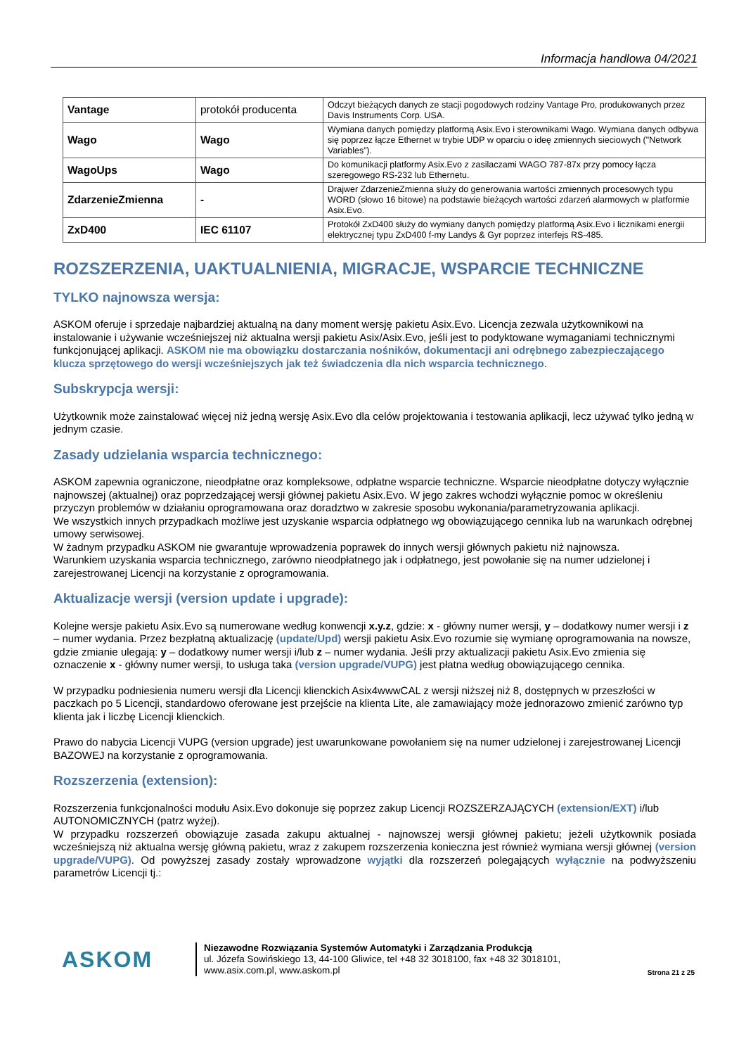Informacja handlowa 04/2021
| Vantage | protokół producenta | Odczyt bieżących danych ze stacji pogodowych rodziny Vantage Pro, produkowanych przez Davis Instruments Corp. USA. |
| Wago | Wago | Wymiana danych pomiędzy platformą Asix.Evo i sterownikami Wago. Wymiana danych odbywa się poprzez łącze Ethernet w trybie UDP w oparciu o ideę zmiennych sieciowych ("Network Variables”). |
| WagoUps | Wago | Do komunikacji platformy Asix.Evo z zasilaczami WAGO 787-87x przy pomocy łącza szeregowego RS-232 lub Ethernetu. |
| ZdarzenieZmienna | - | Drajwer ZdarzenieZmienna służy do generowania wartości zmiennych procesowych typu WORD (słowo 16 bitowe) na podstawie bieżących wartości zdarzeń alarmowych w platformie Asix.Evo. |
| ZxD400 | IEC 61107 | Protokół ZxD400 służy do wymiany danych pomiędzy platformą Asix.Evo i licznikami energii elektrycznej typu ZxD400 f-my Landys & Gyr poprzez interfejs RS-485. |
ROZSZERZENIA, UAKTUALNIENIA, MIGRACJE, WSPARCIE TECHNICZNE
TYLKO najnowsza wersja:
ASKOM oferuje i sprzedaje najbardziej aktualną na dany moment wersję pakietu Asix.Evo. Licencja zezwala użytkownikowi na instalowanie i używanie wcześniejszej niż aktualna wersji pakietu Asix/Asix.Evo, jeśli jest to podyktowane wymaganiami technicznymi funkcjonującej aplikacji. ASKOM nie ma obowiązku dostarczania nośników, dokumentacji ani odrębnego zabezpieczającego klucza sprzętowego do wersji wcześniejszych jak też świadczenia dla nich wsparcia technicznego.
Subskrypcja wersji:
Użytkownik może zainstalować więcej niż jedną wersję Asix.Evo dla celów projektowania i testowania aplikacji, lecz używać tylko jedną w jednym czasie.
Zasady udzielania wsparcia technicznego:
ASKOM zapewnia ograniczone, nieodpłatne oraz kompleksowe, odpłatne wsparcie techniczne. Wsparcie nieodpłatne dotyczy wyłącznie najnowszej (aktualnej) oraz poprzedzającej wersji głównej pakietu Asix.Evo. W jego zakres wchodzi wyłącznie pomoc w określeniu przyczyn problemów w działaniu oprogramowana oraz doradztwo w zakresie sposobu wykonania/parametryzowania aplikacji.
We wszystkich innych przypadkach możliwe jest uzyskanie wsparcia odpłatnego wg obowiązującego cennika lub na warunkach odrębnej umowy serwisowej.
W żadnym przypadku ASKOM nie gwarantuje wprowadzenia poprawek do innych wersji głównych pakietu niż najnowsza.
Warunkiem uzyskania wsparcia technicznego, zarówno nieodpłatnego jak i odpłatnego, jest powołanie się na numer udzielonej i zarejestrowanej Licencji na korzystanie z oprogramowania.
Aktualizacje wersji (version update i upgrade):
Kolejne wersje pakietu Asix.Evo są numerowane według konwencji x.y.z, gdzie: x - główny numer wersji, y – dodatkowy numer wersji i z – numer wydania. Przez bezpłatną aktualizację (update/Upd) wersji pakietu Asix.Evo rozumie się wymianę oprogramowania na nowsze, gdzie zmianie ulegają: y – dodatkowy numer wersji i/lub z – numer wydania. Jeśli przy aktualizacji pakietu Asix.Evo zmienia się oznaczenie x - główny numer wersji, to usługa taka (version upgrade/VUPG) jest płatna według obowiązującego cennika.
W przypadku podniesienia numeru wersji dla Licencji klienckich Asix4wwwCAL z wersji niższej niż 8, dostępnych w przeszłości w paczkach po 5 Licencji, standardowo oferowane jest przejście na klienta Lite, ale zamawiający może jednorazowo zmienić zarówno typ klienta jak i liczbę Licencji klienckich.
Prawo do nabycia Licencji VUPG (version upgrade) jest uwarunkowane powołaniem się na numer udzielonej i zarejestrowanej Licencji BAZOWEJ na korzystanie z oprogramowania.
Rozszerzenia (extension):
Rozszerzenia funkcjonalności modułu Asix.Evo dokonuje się poprzez zakup Licencji ROZSZERZAJĄCYCH (extension/EXT) i/lub AUTONOMICZNYCH (patrz wyżej).
W przypadku rozszerzeń obowiązuje zasada zakupu aktualnej - najnowszej wersji głównej pakietu; jeżeli użytkownik posiada wcześniejszą niż aktualna wersję główną pakietu, wraz z zakupem rozszerzenia konieczna jest również wymiana wersji głównej (version upgrade/VUPG). Od powyższej zasady zostały wprowadzone wyjątki dla rozszerzeń polegających wyłącznie na podwyższeniu parametrów Licencji tj.:
ASKOM
Niezawodne Rozwiązania Systemów Automatyki i Zarządzania Produkcją
ul. Józefa Sowińskiego 13, 44-100 Gliwice, tel +48 32 3018100, fax +48 32 3018101,
www.asix.com.pl, www.askom.pl
Strona 21 z 25